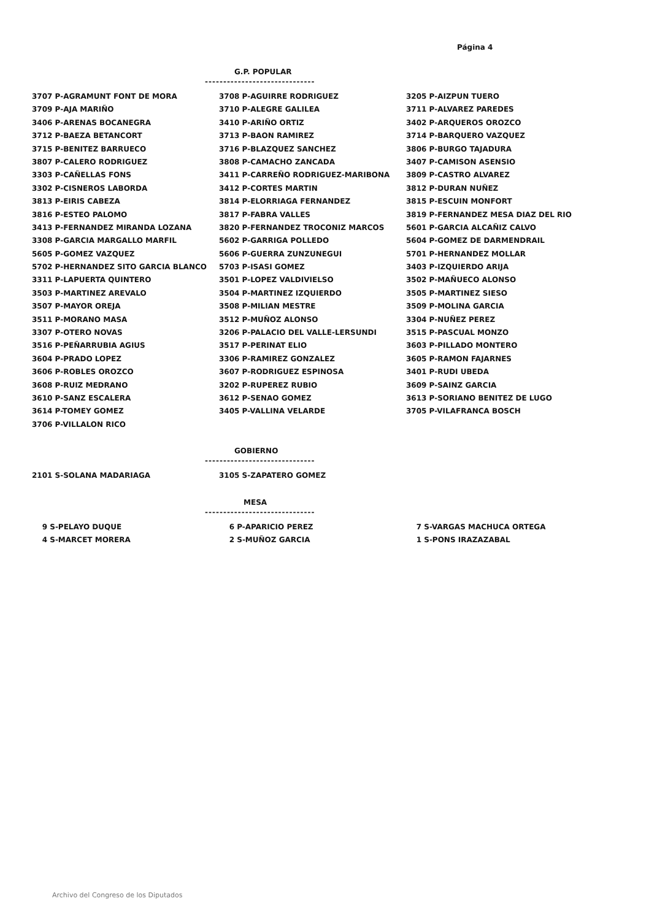Página 4
G.P. POPULAR
------------------------------
| 3707 P-AGRAMUNT FONT DE MORA | 3708 P-AGUIRRE RODRIGUEZ | 3205 P-AIZPUN TUERO |
| 3709 P-AJA MARIÑO | 3710 P-ALEGRE GALILEA | 3711 P-ALVAREZ PAREDES |
| 3406 P-ARENAS BOCANEGRA | 3410 P-ARIÑO ORTIZ | 3402 P-ARQUEROS OROZCO |
| 3712 P-BAEZA BETANCORT | 3713 P-BAON RAMIREZ | 3714 P-BARQUERO VAZQUEZ |
| 3715 P-BENITEZ BARRUECO | 3716 P-BLAZQUEZ SANCHEZ | 3806 P-BURGO TAJADURA |
| 3807 P-CALERO RODRIGUEZ | 3808 P-CAMACHO ZANCADA | 3407 P-CAMISON ASENSIO |
| 3303 P-CAÑELLAS FONS | 3411 P-CARREÑO RODRIGUEZ-MARIBONA | 3809 P-CASTRO ALVAREZ |
| 3302 P-CISNEROS LABORDA | 3412 P-CORTES MARTIN | 3812 P-DURAN NUÑEZ |
| 3813 P-EIRIS CABEZA | 3814 P-ELORRIAGA FERNANDEZ | 3815 P-ESCUIN MONFORT |
| 3816 P-ESTEO PALOMO | 3817 P-FABRA VALLES | 3819 P-FERNANDEZ MESA DIAZ DEL RIO |
| 3413 P-FERNANDEZ MIRANDA LOZANA | 3820 P-FERNANDEZ TROCONIZ MARCOS | 5601 P-GARCIA ALCAÑIZ CALVO |
| 3308 P-GARCIA MARGALLO MARFIL | 5602 P-GARRIGA POLLEDO | 5604 P-GOMEZ DE DARMENDRAIL |
| 5605 P-GOMEZ VAZQUEZ | 5606 P-GUERRA ZUNZUNEGUI | 5701 P-HERNANDEZ MOLLAR |
| 5702 P-HERNANDEZ SITO GARCIA BLANCO | 5703 P-ISASI GOMEZ | 3403 P-IZQUIERDO ARIJA |
| 3311 P-LAPUERTA QUINTERO | 3501 P-LOPEZ VALDIVIELSO | 3502 P-MAÑUECO ALONSO |
| 3503 P-MARTINEZ AREVALO | 3504 P-MARTINEZ IZQUIERDO | 3505 P-MARTINEZ SIESO |
| 3507 P-MAYOR OREJA | 3508 P-MILIAN MESTRE | 3509 P-MOLINA GARCIA |
| 3511 P-MORANO MASA | 3512 P-MUÑOZ ALONSO | 3304 P-NUÑEZ PEREZ |
| 3307 P-OTERO NOVAS | 3206 P-PALACIO DEL VALLE-LERSUNDI | 3515 P-PASCUAL MONZO |
| 3516 P-PEÑARRUBIA AGIUS | 3517 P-PERINAT ELIO | 3603 P-PILLADO MONTERO |
| 3604 P-PRADO LOPEZ | 3306 P-RAMIREZ GONZALEZ | 3605 P-RAMON FAJARNES |
| 3606 P-ROBLES OROZCO | 3607 P-RODRIGUEZ ESPINOSA | 3401 P-RUDI UBEDA |
| 3608 P-RUIZ MEDRANO | 3202 P-RUPEREZ RUBIO | 3609 P-SAINZ GARCIA |
| 3610 P-SANZ ESCALERA | 3612 P-SENAO GOMEZ | 3613 P-SORIANO BENITEZ DE LUGO |
| 3614 P-TOMEY GOMEZ | 3405 P-VALLINA VELARDE | 3705 P-VILAFRANCA BOSCH |
| 3706 P-VILLALON RICO | | |
GOBIERNO
------------------------------
| 2101 S-SOLANA MADARIAGA | 3105 S-ZAPATERO GOMEZ | |
MESA
------------------------------
| 9 S-PELAYO DUQUE | 6 P-APARICIO PEREZ | 7 S-VARGAS MACHUCA ORTEGA |
| 4 S-MARCET MORERA | 2 S-MUÑOZ GARCIA | 1 S-PONS IRAZAZABAL |
Archivo del Congreso de los Diputados